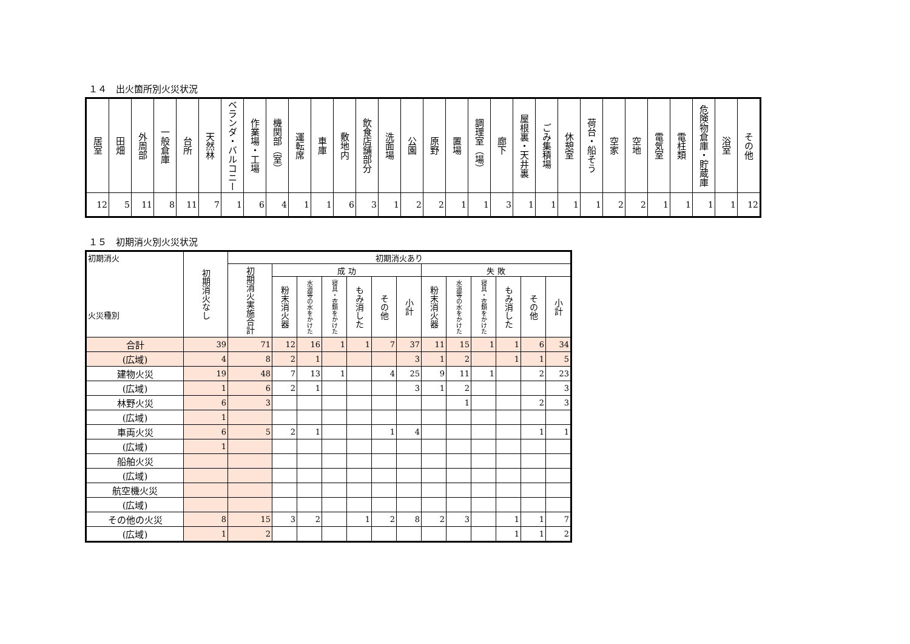１４　出火箇所別火災状況
| 居室 | 田畑 | 外周部 | 一般倉庫 | 台所 | 天然林 | ベランダ・バルコニー | 作業場・工場 | 機関部（室） | 運転席 | 車庫 | 敷地内 | 飲食店舗部分 | 洗面場 | 公園 | 原野 | 置場 | 調理室（場） | 廊下 | 屋根裏・天井裏 | ごみ集積場 | 休憩室 | 荷台・船そう | 空家 | 空地 | 電気室 | 電柱類 | 危険物倉庫・貯蔵庫 | 浴室 | その他 |
| --- | --- | --- | --- | --- | --- | --- | --- | --- | --- | --- | --- | --- | --- | --- | --- | --- | --- | --- | --- | --- | --- | --- | --- | --- | --- | --- | --- | --- | --- |
| 12 | 5 | 11 | 8 | 11 | 7 | 1 | 6 | 4 | 1 | 1 | 6 | 3 | 1 | 2 | 2 | 1 | 1 | 3 | 1 | 1 | 1 | 1 | 2 | 2 | 1 | 1 | 1 | 1 | 12 |
１５　初期消火別火災状況
| 初期消火 火災種別 | 初期消火なし | 初期消火あり | | | | | | | | | | | | |
| --- | --- | --- | --- | --- | --- | --- | --- | --- | --- | --- | --- | --- | --- | --- |
| | | 初期消火実施合計 | 成 功 | | | | | | 失 敗 | | | | | |
| | | | 粉末消火器 | 水道等の水をかけた | 寝具・衣類をかけた | もみ消した | その他 | 小計 | 粉末消火器 | 水道等の水をかけた | 寝具・衣類をかけた | もみ消した | その他 | 小計 |
| 合計 | 39 | 71 | 12 | 16 | 1 | 1 | 7 | 37 | 11 | 15 | 1 | 1 | 6 | 34 |
| (広域) | 4 | 8 | 2 | 1 | | | | 3 | 1 | 2 | | 1 | 1 | 5 |
| 建物火災 | 19 | 48 | 7 | 13 | 1 | | 4 | 25 | 9 | 11 | 1 | | 2 | 23 |
| (広域) | 1 | 6 | 2 | 1 | | | | 3 | 1 | 2 | | | | 3 |
| 林野火災 | 6 | 3 | | | | | | | | 1 | | | 2 | 3 |
| (広域) | 1 | | | | | | | | | | | | | |
| 車両火災 | 6 | 5 | 2 | 1 | | | 1 | 4 | | | | | 1 | 1 |
| (広域) | 1 | | | | | | | | | | | | | |
| 船舶火災 | | | | | | | | | | | | | | |
| (広域) | | | | | | | | | | | | | | |
| 航空機火災 | | | | | | | | | | | | | | |
| (広域) | | | | | | | | | | | | | | |
| その他の火災 | 8 | 15 | 3 | 2 | | 1 | 2 | 8 | 2 | 3 | | 1 | 1 | 7 |
| (広域) | 1 | 2 | | | | | | | | | | 1 | 1 | 2 |